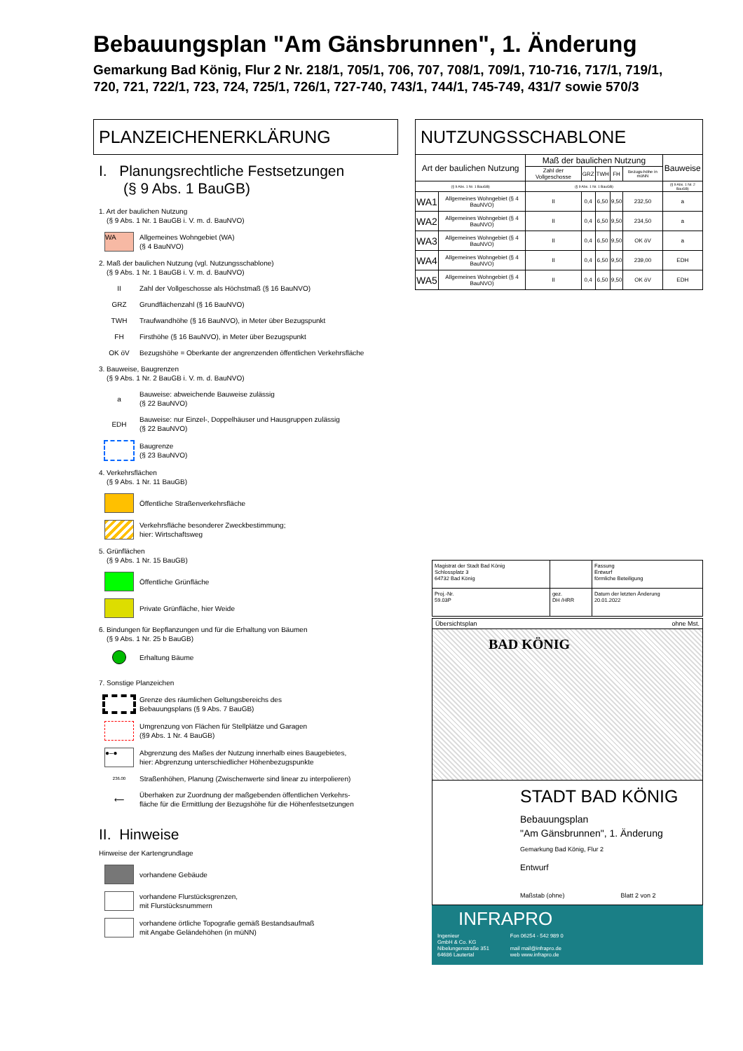Bebauungsplan "Am Gänsbrunnen", 1. Änderung
Gemarkung Bad König, Flur 2 Nr. 218/1, 705/1, 706, 707, 708/1, 709/1, 710-716, 717/1, 719/1,
720, 721, 722/1, 723, 724, 725/1, 726/1, 727-740, 743/1, 744/1, 745-749, 431/7 sowie 570/3
PLANZEICHENERKLÄRUNG
I. Planungsrechtliche Festsetzungen
(§ 9 Abs. 1 BauGB)
1. Art der baulichen Nutzung
(§ 9 Abs. 1 Nr. 1 BauGB i. V. m. d. BauNVO)
WA
Allgemeines Wohngebiet (WA)
(§ 4 BauNVO)
2. Maß der baulichen Nutzung (vgl. Nutzungsschablone)
(§ 9 Abs. 1 Nr. 1 BauGB i. V. m. d. BauNVO)
II
Zahl der Vollgeschosse als Höchstmaß (§ 16 BauNVO)
GRZ Grundflächenzahl (§ 16 BauNVO)
TWH
Traufwandhöhe (§ 16 BauNVO), in Meter über Bezugspunkt
FH
Firsthöhe (§ 16 BauNVO), in Meter über Bezugspunkt
OK öV
Bezugshöhe = Oberkante der angrenzenden öffentlichen Verkehrsfläche
3. Bauweise, Baugrenzen
(§ 9 Abs. 1 Nr. 2 BauGB i. V. m. d. BauNVO)
a
Bauweise: abweichende Bauweise zulässig
(§ 22 BauNVO)
EDH
Bauweise: nur Einzel-, Doppelhäuser und Hausgruppen zulässig
(§ 22 BauNVO)
Baugrenze
(§ 23 BauNVO)
4. Verkehrsflächen
(§ 9 Abs. 1 Nr. 11 BauGB)
Öffentliche Straßenverkehrsfläche
Verkehrsfläche besonderer Zweckbestimmung;
hier: Wirtschaftsweg
5. Grünflächen
(§ 9 Abs. 1 Nr. 15 BauGB)
Öffentliche Grünfläche
Private Grünfläche, hier Weide
6. Bindungen für Bepflanzungen und für die Erhaltung von Bäumen
(§ 9 Abs. 1 Nr. 25 b BauGB)
Erhaltung Bäume
7. Sonstige Planzeichen
Grenze des räumlichen Geltungsbereichs des
Bebauungsplans (§ 9 Abs. 7 BauGB)
Umgrenzung von Flächen für Stellplätze und Garagen
(§9 Abs. 1 Nr. 4 BauGB)
●–●
Abgrenzung des Maßes der Nutzung innerhalb eines Baugebietes,
hier: Abgrenzung unterschiedlicher Höhenbezugspunkte
236.00
Straßenhöhen, Planung (Zwischenwerte sind linear zu interpolieren)
⟵
Überhaken zur Zuordnung der maßgebenden öffentlichen Verkehrs-
fläche für die Ermittlung der Bezugshöhe für die Höhenfestsetzungen
II. Hinweise
Hinweise der Kartengrundlage
vorhandene Gebäude
vorhandene Flurstücksgrenzen,
mit Flurstücksnummern
vorhandene örtliche Topografie gemäß Bestandsaufmaß
mit Angabe Geländehöhen (in müNN)
NUTZUNGSSCHABLONE
| Art der baulichen Nutzung | | Maß der baulichen Nutzung | | | | | Bauweise |
| --- | --- | --- | --- | --- | --- | --- | --- |
| | | Zahl der Vollgeschosse | GRZ | TWH | FH | Bezugs-höhe in müNN | |
| (§ 9 Abs. 1 Nr. 1 BauGB) | | (§ 9 Abs. 1 Nr. 1 BauGB) | | | | | (§ 9 Abs. 1 Nr. 2 BauGB) |
| WA1 | Allgemeines Wohngebiet (§ 4 BauNVO) | II | 0,4 | 6,50 | 9,50 | 232,50 | a |
| WA2 | Allgemeines Wohngebiet (§ 4 BauNVO) | II | 0,4 | 6,50 | 9,50 | 234,50 | a |
| WA3 | Allgemeines Wohngebiet (§ 4 BauNVO) | II | 0,4 | 6,50 | 9,50 | OK öV | a |
| WA4 | Allgemeines Wohngebiet (§ 4 BauNVO) | II | 0,4 | 6,50 | 9,50 | 239,00 | EDH |
| WA5 | Allgemeines Wohngebiet (§ 4 BauNVO) | II | 0,4 | 6,50 | 9,50 | OK öV | EDH |
| Magistrat der Stadt Bad König Schlossplatz 3 64732 Bad König | | Fassung Entwurf förmliche Beteiligung |
| Proj.-Nr. 59.03P | gez. DH /HRR | Datum der letzten Änderung 20.01.2022 |
Übersichtsplan ohne Mst.
BAD KÖNIG
STADT BAD KÖNIG
Bebauungsplan
"Am Gänsbrunnen", 1. Änderung
Gemarkung Bad König, Flur 2
Entwurf
Maßstab (ohne) Blatt 2 von 2
INFRAPRO
Ingenieur
GmbH & Co. KG
Nibelungenstraße 351
64686 Lautertal
Fon 06254 - 542 989 0
mail mail@infrapro.de
web www.infrapro.de